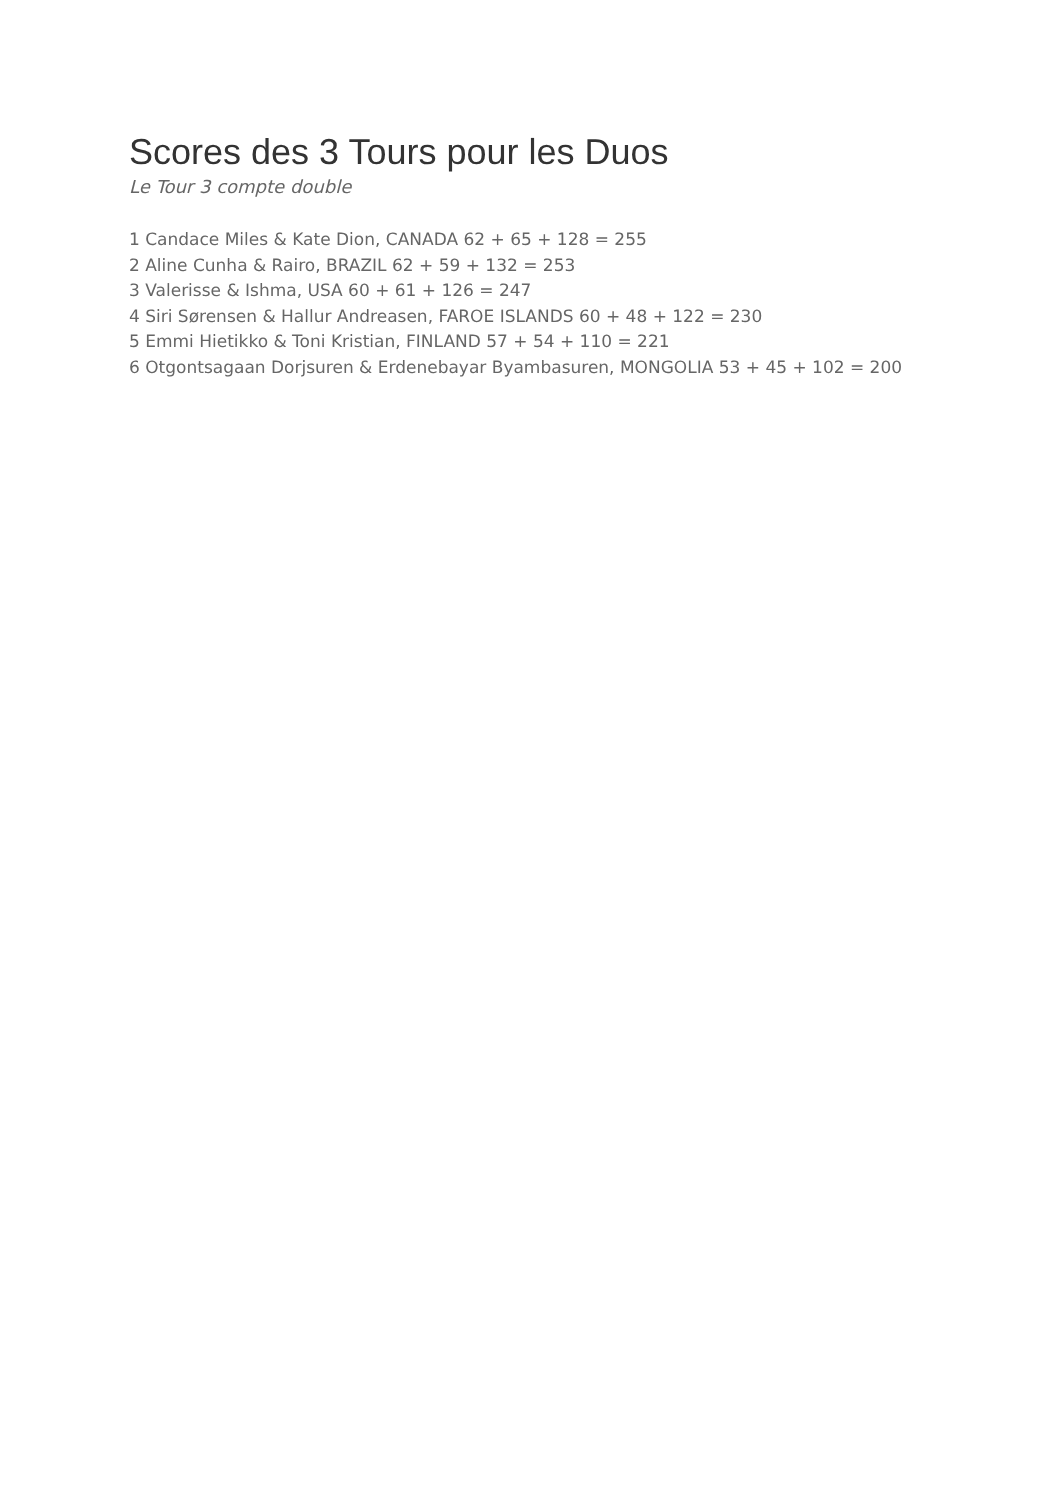Scores des 3 Tours pour les Duos
Le Tour 3 compte double
1 Candace Miles & Kate Dion, CANADA 62 + 65 + 128 = 255
2 Aline Cunha & Rairo, BRAZIL 62 + 59 + 132 = 253
3 Valerisse & Ishma, USA 60 + 61 + 126 = 247
4 Siri Sørensen & Hallur Andreasen, FAROE ISLANDS 60 + 48 + 122 = 230
5 Emmi Hietikko & Toni Kristian, FINLAND 57 + 54 + 110 = 221
6 Otgontsagaan Dorjsuren & Erdenebayar Byambasuren, MONGOLIA 53 + 45 + 102 = 200